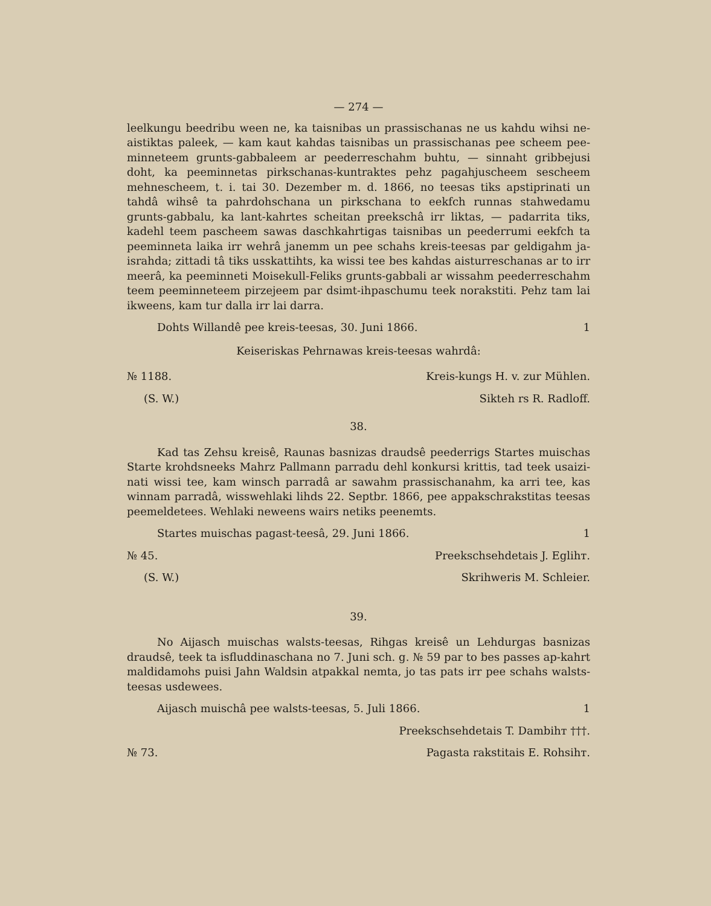— 274 —
leelkungu beedribu ween ne, ka taisnibas un prassischanas ne us kahdu wihsi ne-aistiktas paleek, — kam kaut kahdas taisnibas un prassischanas pee scheem pee-minneteem grunts-gabbaleem ar peederreschahm buhtu, — sinnaht gribbejusi doht, ka peeminnetas pirkschanas-kuntraktes pehz pagahjuscheem seschеem mehneschеem, t. i. tai 30. Dezember m. d. 1866, no teesas tiks apstiprinati un tahdâ wihsê ta pahrdohschana un pirkschana to eekfch runnas stahwedamu grunts-gabbalu, ka lant-kahrtes scheitan preekschâ irr liktas, — padarrita tiks, kadehl teem pascheem sawas daschkahrtigas taisnibas un peederrumi eekfch ta peeminneta laika irr wehrâ janemm un pee schahs kreis-teesas par geldigahm ja-israhda; zittadi tâ tiks usskattihts, ka wissi tee bes kahdas aisturreschanas ar to irr meerâ, ka peeminneti Moisekull-Feliks grunts-gabbali ar wissahm peederreschahm teem peeminneteem pirzejeem par dsimt-ihpaschumu teek norakstiti. Pehz tam lai ikweens, kam tur dalla irr lai darra.
Dohts Willandê pee kreis-teesas, 30. Juni 1866. 1
Keiseriskas Pehrnawas kreis-teesas wahrdâ:
№ 1188. Kreis-kungs H. v. zur Mühlen.
(S. W.) Sikteh rs R. Radloff.
38.
Kad tas Zehsu kreisê, Raunas basnizas draudsê peederrigs Startes muischas Starte krohdsneeks Mahrz Pallmann parradu dehl konkursi krittis, tad teek usaizi-nati wissi tee, kam winsch parradâ ar sawahm prassischanahm, ka arri tee, kas winnam parradâ, wisswehlaki lihds 22. Septbr. 1866, pee appakschrakstitas teesas peemeldetees. Wehlaki neweens wairs netiks peenemts.
Startes muischas pagast-teesâ, 29. Juni 1866. 1
№ 45. Preekschsehdetais J. Eglihт.
(S. W.) Skrihweris M. Schleier.
39.
No Aijasch muischas walsts-teesas, Rihgas kreisê un Lehdurgas basnizas draudsê, teek ta isfluddinaschana no 7. Juni sch. g. № 59 par to bes passes ap-kahrt maldidamohs puisi Jahn Waldsin atpakkal nemta, jo tas pats irr pee schahs walsts-teesas usdewees.
Aijasch muischâ pee walsts-teesas, 5. Juli 1866. 1
Preekschsehdetais T. Dambihт †††.
№ 73. Pagasta rakstitais E. Rohsihт.